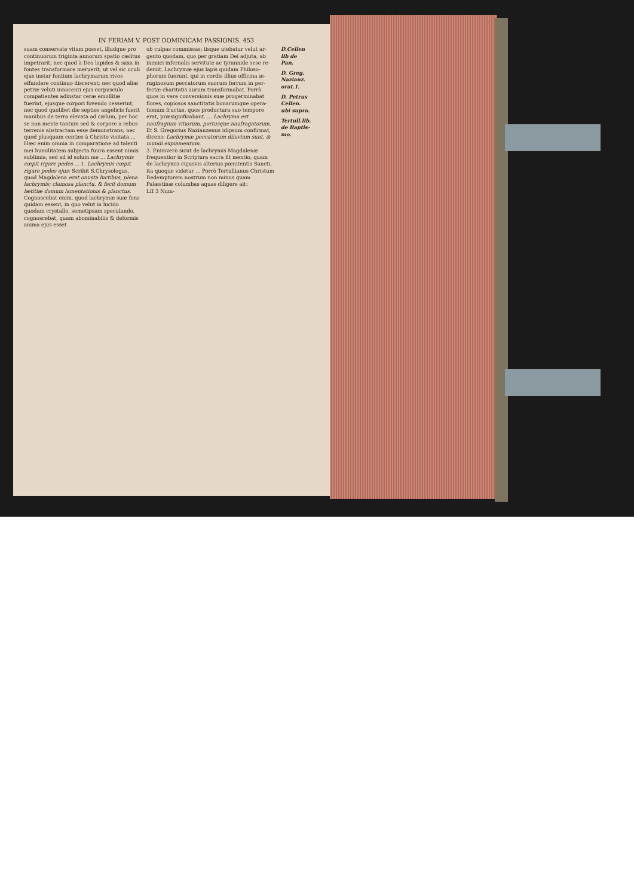IN FERIAM V. POST DOMINICAM PASSIONIS. 453
suam conservate vitam posset, illudque pro con­tinuorum triginta annorum spatio cælitus im­petrarit; nec quod à Deo lapides & saxa in fon­tes transformare meruerit, ut vel sic oculi ejus instar fontium lachrymarum rivos effundere continuo discerent; nec quod aliæ petræ veluti innocenti ejus corpusculo compatientes adin­star ceræ emollitæ fuerint, ejusque corpori fo­vendo cesserint; nec quod quolibet die septies angelicis fuerit manibus de terra elevata ad cæ­lum, per hoc se non mente tantum sed & corpo­re a rebus terrenis abstractam esse demonstrans; nec quod plusquam centies à Christo visitata ... Hæc enim omnia in compara­tione ad talenti mei humilitatem subjecta fu­ura essent nimis sublimia, sed ad id solum me ... Lachrymis cœpit rigare pe­des ... 1. Lachrymis cœpit rigare pedes ejus: Scribit S.Chrysologus, quod Magdalena erat onusta lu­ctibus, plena lachrymis; clamosa planctu, & fecit domum lætitiæ domum lamentationis & planctus. Cognoscebat enim, quod lachrymæ suæ fons quidam essent, in quo velut in lucido quodam crystallo, semetipsam speculando, cognoscebat, quam abominabilis & deformis anima ejus esset
ob culpas commissas; iisque utebatur velut ar­gento quodam, quo per gratiam Dei adjuta, ab inimici infernalis servitute ac tyrannide sese re­demit. Lachrymæ ejus lapis quidam Philoso­phorum fuerunt, qui in cordis illius officina æ­ruginosum peccatorum suorum ferrum in per­fectæ charitatis aurum transformabat. Porrò quos in vere conversionis suæ progerminabat flores, copiosos sanctitatis bonarumque opera­tionum fructus, quos productura suo tempore erat, præsignificabant. ... Lachryma est naufragium vitiorum, portus­que naufragatorum. Et S. Gregorius Nazianze­nus idipsum confirmat, dicens: Lachrymæ pecca­torum diluvium sunt, & mundi expiamen­tum.
3. Enimverò sicut de lachrymis Magdalenæ frequentior in Scriptura sacra fit mentio, quam de lachrymis cujusvis alterius pœnitentis San­cti, ita quoque videtur ... Porrò Tertullianus Christum Redemptorem nostrum non minus quam Palæstinæ columbas aquas diligere ait:
LII 3 Num-
D.Cellen lib de Pan.
D. Greg. Nazianz. orat.1.
D. Petrus Cellen. ubi supra.
Tertull.lib. de Baptis­mo.